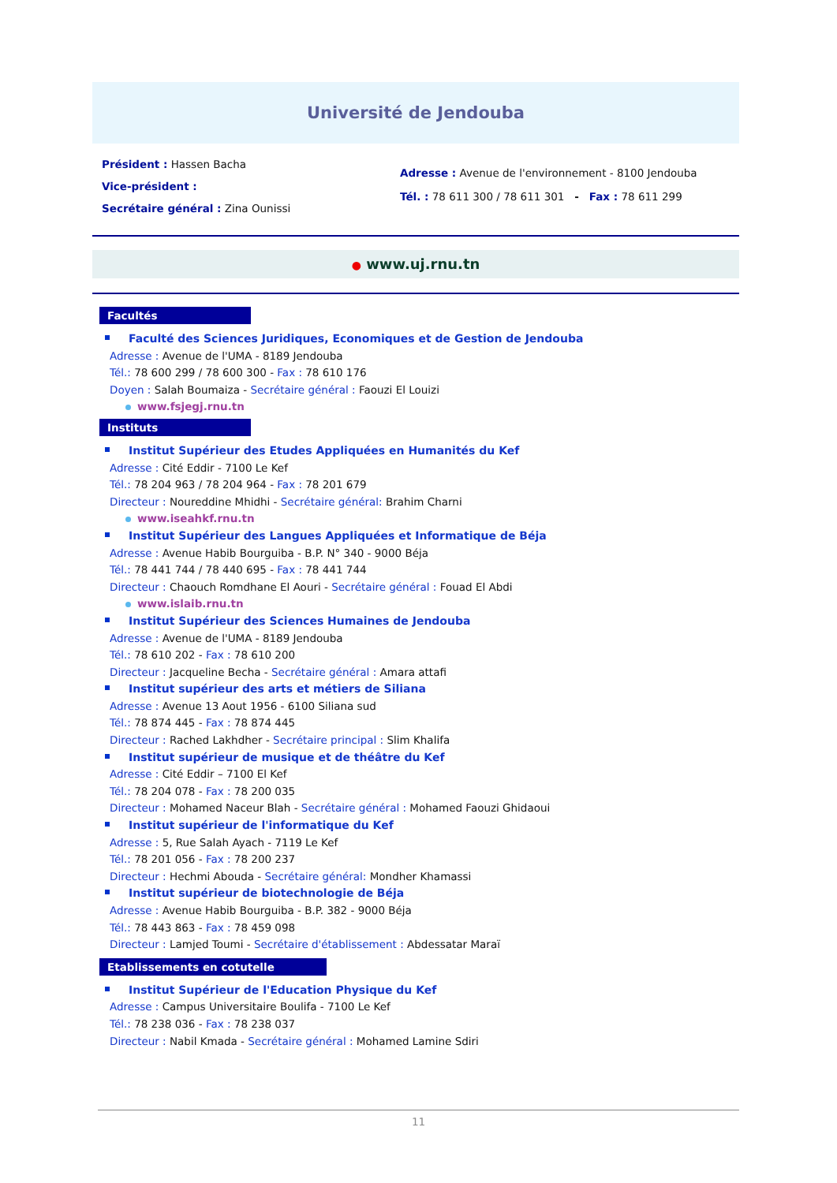Université de Jendouba
Président : Hassen Bacha
Vice-président :
Secrétaire général : Zina Ounissi
Adresse : Avenue de l'environnement - 8100 Jendouba
Tél. : 78 611 300 / 78 611 301 - Fax : 78 611 299
● www.uj.rnu.tn
Facultés
Faculté des Sciences Juridiques, Economiques et de Gestion de Jendouba
Adresse : Avenue de l'UMA - 8189 Jendouba
Tél.: 78 600 299 / 78 600 300 - Fax : 78 610 176
Doyen : Salah Boumaiza - Secrétaire général : Faouzi El Louizi
www.fsjegj.rnu.tn
Instituts
Institut Supérieur des Etudes Appliquées en Humanités du Kef
Adresse : Cité Eddir - 7100 Le Kef
Tél.: 78 204 963 / 78 204 964 - Fax : 78 201 679
Directeur : Noureddine Mhidhi - Secrétaire général: Brahim Charni
www.iseahkf.rnu.tn
Institut Supérieur des Langues Appliquées et Informatique de Béja
Adresse : Avenue Habib Bourguiba - B.P. N° 340 - 9000 Béja
Tél.: 78 441 744 / 78 440 695 - Fax : 78 441 744
Directeur : Chaouch Romdhane El Aouri - Secrétaire général : Fouad El Abdi
www.islaib.rnu.tn
Institut Supérieur des Sciences Humaines de Jendouba
Adresse : Avenue de l'UMA - 8189 Jendouba
Tél.: 78 610 202 - Fax : 78 610 200
Directeur : Jacqueline Becha - Secrétaire général : Amara attafi
Institut supérieur des arts et métiers de Siliana
Adresse : Avenue 13 Aout 1956 - 6100 Siliana sud
Tél.: 78 874 445 - Fax : 78 874 445
Directeur : Rached Lakhdher - Secrétaire principal : Slim Khalifa
Institut supérieur de musique et de théâtre du Kef
Adresse : Cité Eddir – 7100 El Kef
Tél.: 78 204 078 - Fax : 78 200 035
Directeur : Mohamed Naceur Blah - Secrétaire général : Mohamed Faouzi Ghidaoui
Institut supérieur de l'informatique du Kef
Adresse : 5, Rue Salah Ayach - 7119 Le Kef
Tél.: 78 201 056 - Fax : 78 200 237
Directeur : Hechmi Abouda - Secrétaire général: Mondher Khamassi
Institut supérieur de biotechnologie de Béja
Adresse : Avenue Habib Bourguiba - B.P. 382 - 9000 Béja
Tél.: 78 443 863 - Fax : 78 459 098
Directeur : Lamjed Toumi - Secrétaire d'établissement : Abdessatar Maraï
Etablissements en cotutelle
Institut Supérieur de l'Education Physique du Kef
Adresse : Campus Universitaire Boulifa - 7100 Le Kef
Tél.: 78 238 036 - Fax : 78 238 037
Directeur : Nabil Kmada - Secrétaire général : Mohamed Lamine Sdiri
11